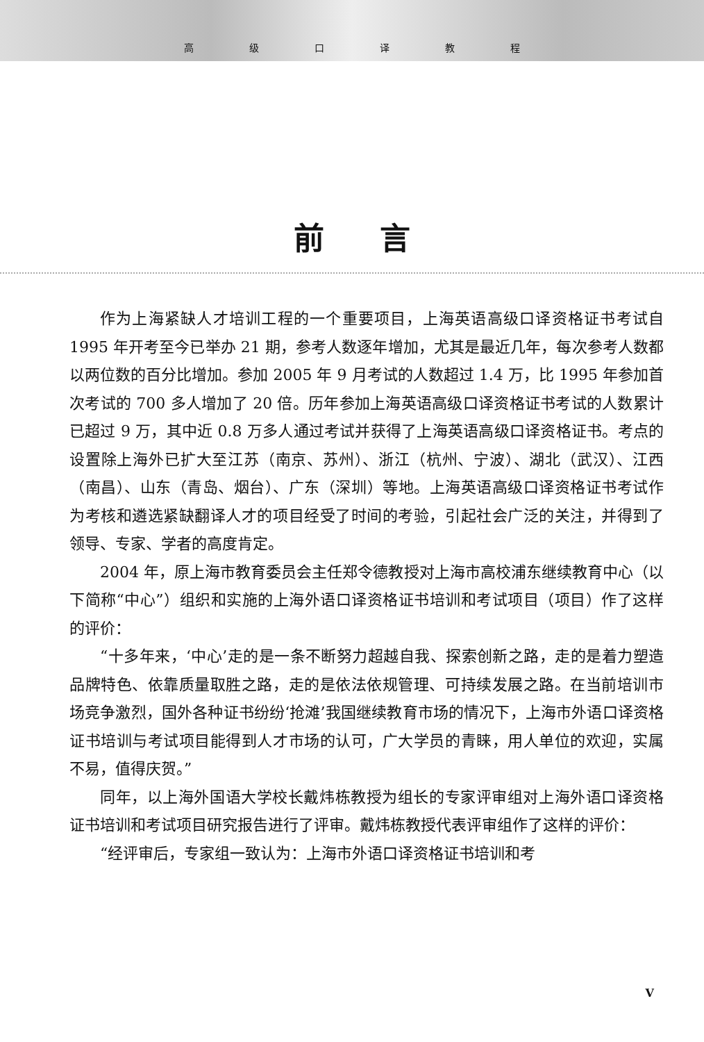高级口译教程
前言
作为上海紧缺人才培训工程的一个重要项目，上海英语高级口译资格证书考试自 1995 年开考至今已举办 21 期，参考人数逐年增加，尤其是最近几年，每次参考人数都以两位数的百分比增加。参加 2005 年 9 月考试的人数超过 1.4 万，比 1995 年参加首次考试的 700 多人增加了 20 倍。历年参加上海英语高级口译资格证书考试的人数累计已超过 9 万，其中近 0.8 万多人通过考试并获得了上海英语高级口译资格证书。考点的设置除上海外已扩大至江苏（南京、苏州）、浙江（杭州、宁波）、湖北（武汉）、江西（南昌）、山东（青岛、烟台）、广东（深圳）等地。上海英语高级口译资格证书考试作为考核和遴选紧缺翻译人才的项目经受了时间的考验，引起社会广泛的关注，并得到了领导、专家、学者的高度肯定。
2004 年，原上海市教育委员会主任郑令德教授对上海市高校浦东继续教育中心（以下简称“中心”）组织和实施的上海外语口译资格证书培训和考试项目（项目）作了这样的评价：
“十多年来，‘中心’走的是一条不断努力超越自我、探索创新之路，走的是着力塑造品牌特色、依靠质量取胜之路，走的是依法依规管理、可持续发展之路。在当前培训市场竞争激烈，国外各种证书纷纷‘抢滩’我国继续教育市场的情况下，上海市外语口译资格证书培训与考试项目能得到人才市场的认可，广大学员的青睐，用人单位的欢迎，实属不易，值得庆贺。”
同年，以上海外国语大学校长戴炜栋教授为组长的专家评审组对上海外语口译资格证书培训和考试项目研究报告进行了评审。戴炜栋教授代表评审组作了这样的评价：
“经评审后，专家组一致认为：上海市外语口译资格证书培训和考
V